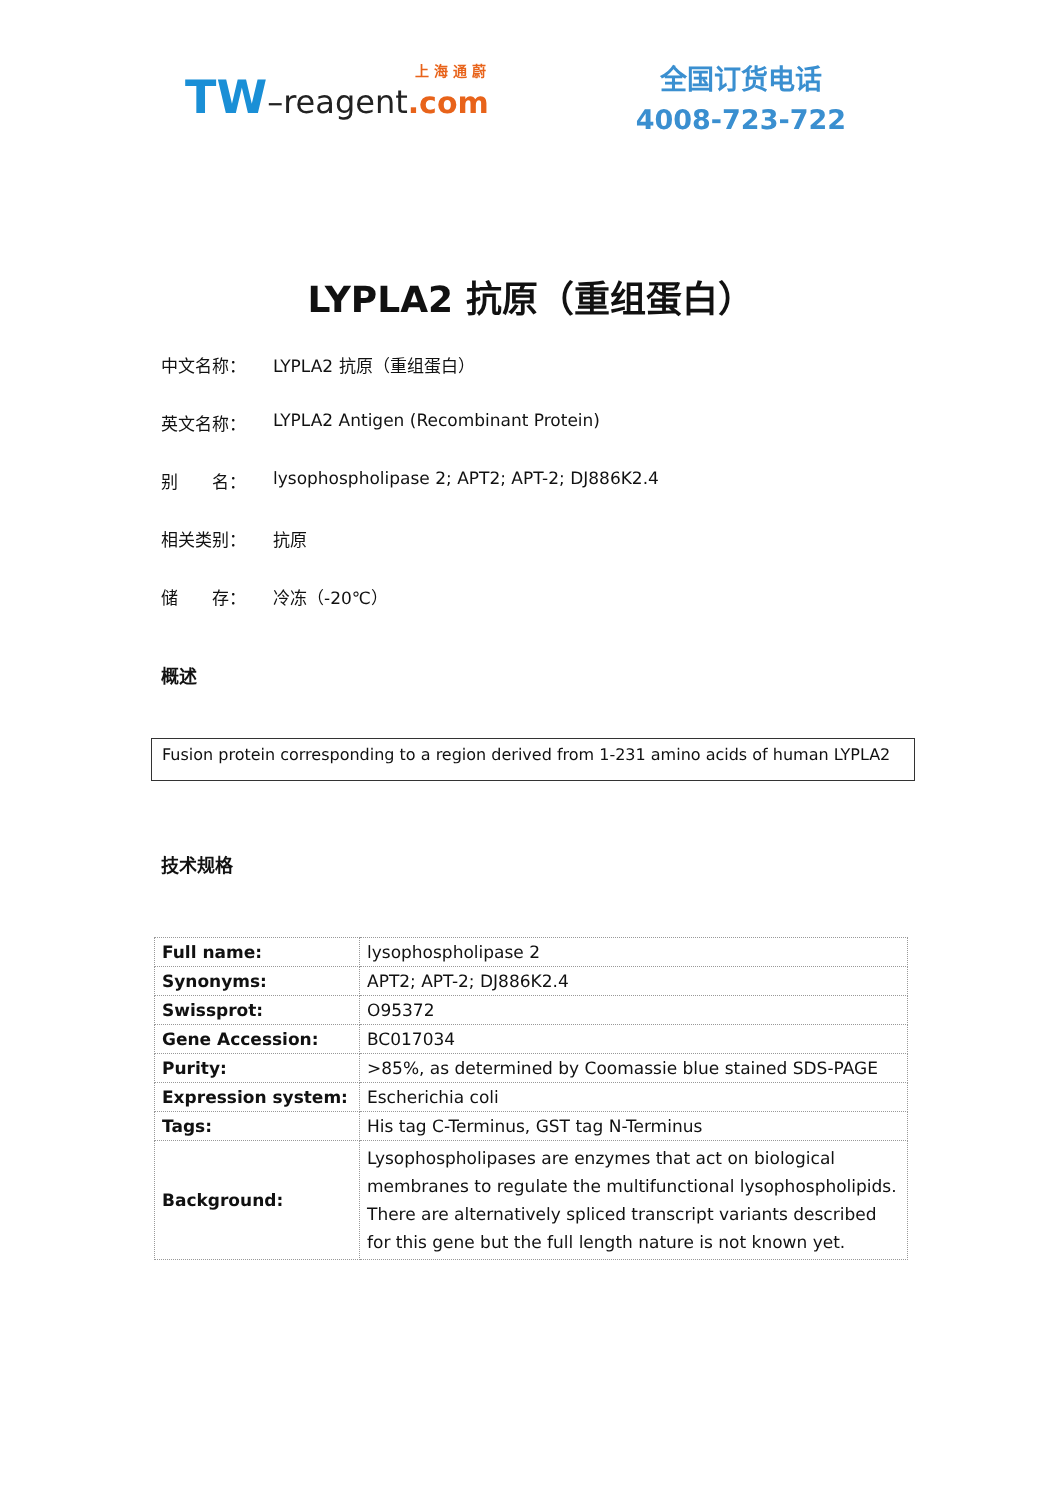上 海 通 蔚
TW–reagent.com
全国订货电话
4008-723-722
LYPLA2 抗原（重组蛋白）
中文名称： LYPLA2 抗原（重组蛋白）
英文名称： LYPLA2 Antigen (Recombinant Protein)
别　　名： lysophospholipase 2; APT2; APT-2; DJ886K2.4
相关类别： 抗原
储　　存： 冷冻（-20℃）
概述
Fusion protein corresponding to a region derived from 1-231 amino acids of human LYPLA2
技术规格
| Full name: | lysophospholipase 2 |
| Synonyms: | APT2; APT-2; DJ886K2.4 |
| Swissprot: | O95372 |
| Gene Accession: | BC017034 |
| Purity: | >85%, as determined by Coomassie blue stained SDS-PAGE |
| Expression system: | Escherichia coli |
| Tags: | His tag C-Terminus, GST tag N-Terminus |
| Background: | Lysophospholipases are enzymes that act on biological membranes to regulate the multifunctional lysophospholipids. There are alternatively spliced transcript variants described for this gene but the full length nature is not known yet. |